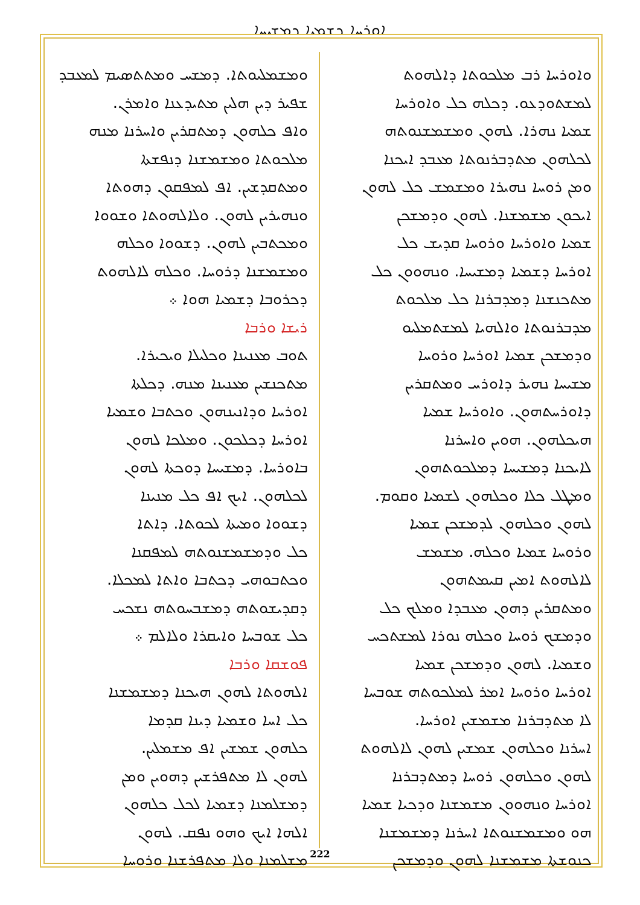ܐܘܪܚܐ ܕܫܡܝܐ ܕܡܫܝܚܐ
ܘܡܫܡܠܝܘܬܐ. ܕܡܫܚ ܘܡܬܬܣܝܡ ܠܡܥܒܕ
ܫܦܝܪ ܕܝܢ ܗܠܝܢ ܡܬܝܕܥܢܐ ܘܐܡܪܢ.
ܘܐܦ ܟܠܗܘܢ ܕܡܬܩܪܝܢ ܘܐܚܪܢܐ ܡܢܗ
ܡܠܟܘܬܐ ܘܡܫܡܫܢܐ ܕܢܦܫܬܐ
ܘܡܬܩܕܫܝܢ. ܐܦ ܠܡܦܩܘܢ ܕܗܘܬܐ
ܘܢܗܝܪܝܢ ܠܗܘܢ. ܘܠܐܠܗܘܬܐ ܘܫܘܘܐ
ܘܡܟܬܒܝܢ ܠܗܘܢ. ܕܫܘܘܐ ܘܟܠܗ
ܘܡܫܡܫܢܐ ܕܪܘܚܐ. ܘܟܠܗ ܠܐܠܗܘܬ
ܕܟܪܘܒܐ ܕܫܡܝܐ ܗܘܐ ܀
ܪܝܫܐ ܘܪܒܐ
ܬܘܒ ܡܥܢܝܢܐ ܘܟܠܝܠܐ ܘܝܟܝܪܐ.
ܡܬܟܢܫܝܢ ܡܥܢܝܢܐ ܡܢܗ. ܕܟܠܬܐ
ܐܘܪܚܐ ܘܕܐܢܝܢܗܘܢ ܘܟܬܒܐ ܘܫܡܝܐ
ܐܘܪܚܐ ܕܟܠܟܘܢ. ܘܡܠܟܐ ܠܗܘܢ
ܒܐܘܪܚܐ. ܕܡܫܝܚܐ ܕܘܟܬܐ ܠܗܘܢ
ܠܟܠܗܘܢ. ܐܝܟ ܐܦ ܟܠ ܡܢܝܢܐ
ܕܫܘܘܐ ܘܡܝܬܐ ܠܟܘܬܐ. ܕܐܬܐ
ܟܠ ܘܕܡܫܡܫܢܘܬܗ ܠܡܦܩܢܐ
ܘܟܬܒܘܗܝ ܕܟܬܒܐ ܘܐܬܐ ܠܡܟܠܐ.
ܕܩܕܝܫܘܬܗ ܕܡܫܒܚܘܬܗ ܢܫܟܚ
ܟܠ ܫܘܒܚܐ ܘܐܝܩܪܐ ܘܠܐܠܡ ܀
ܦܘܫܩܐ ܘܪܒܐ
ܐܠܗܘܬܐ ܠܗܘܢ ܗܝܟܢܐ ܕܡܫܡܫܢܐ
ܟܠ ܐܚܐ ܘܫܡܝܐ ܕܝܢܐ ܩܕܡܐ
ܟܠܗܘܢ ܫܡܫܝܢ ܐܦ ܡܫܡܠܝܢ.
ܠܗܘܢ ܠܐ ܡܬܦܪܫܝܢ ܕܗܘܝܢ ܘܡܢ
ܕܡܫܠܡܢܐ ܕܫܡܝܐ ܠܟܠ ܟܠܗܘܢ
ܐܠܗܐ ܐܝܟ ܘܗܘ ܢܦܩ. ܠܗܘܢ
ܡܫܠܡܢܐ ܘܠܐ ܡܬܦܪܫܢܐ ܘܪܘܚܐ
ܘܐܘܪܚܐ ܪܒ ܡܠܟܘܬܐ ܕܐܠܗܘܬ
ܠܡܫܬܘܕܥܘ. ܕܟܠܗ ܟܠ ܘܐܘܪܚܐ
ܫܡܝܐ ܢܗܪܐ. ܠܗܘܢ ܘܡܫܡܫܢܘܬܗ
ܠܟܠܗܘܢ ܡܬܕܒܪܢܘܬܐ ܡܥܒܕ ܐܝܟܢܐ
ܘܡܢ ܪܘܚܐ ܢܗܝܪܐ ܘܡܫܡܫ ܟܠ ܠܗܘܢ
ܐܝܟܘܢ ܡܫܡܫܢܐ. ܠܗܘܢ ܘܕܡܫܟܢ
ܫܡܝܐ ܘܐܘܪܚܐ ܘܪܘܚܐ ܩܕܝܫ ܟܠ
ܐܘܪܚܐ ܕܫܡܝܐ ܕܡܫܝܚܐ. ܘܢܗܘܘܢ ܟܠ
ܡܬܟܢܫܢܐ ܕܡܕܒܪܢܐ ܟܠ ܡܠܟܘܬ
ܡܕܒܪܢܘܬܐ ܘܐܠܗܝܐ ܠܡܫܬܡܠܝܘ
ܘܕܡܫܟܢ ܫܡܝܐ ܐܘܪܚܐ ܘܪܘܚܐ
ܡܫܝܚܐ ܢܗܝܪ ܕܐܘܪܚ ܘܡܬܩܪܝܢ
ܕܐܘܪܚܬܗܘܢ. ܘܐܘܪܚܐ ܫܡܝܐ
ܗܝܟܠܗܘܢ. ܗܘܝܢ ܘܐܚܪܢܐ
ܠܐܝܟܢܐ ܕܡܫܝܚܐ ܕܡܠܟܘܬܗܘܢ
ܘܡܛܠ ܟܠܐ ܘܟܠܗܘܢ ܠܫܡܝܐ ܘܩܘܡ.
ܠܗܘܢ ܘܟܠܗܘܢ ܠܕܡܫܟܢ ܫܡܝܐ
ܘܪܘܚܐ ܫܡܝܐ ܘܟܠܗ. ܡܫܡܫ
ܠܐܠܗܘܬ ܐܡܝܢ ܩܝܡܬܗܘܢ
ܘܡܬܩܪܝܢ ܕܗܘܢ ܡܥܒܕܐ ܘܡܠܟ ܟܠ
ܘܕܡܫܟ ܪܘܚܐ ܘܟܠܗ ܢܘܪܐ ܠܡܫܬܟܚ
ܘܫܡܝܐ. ܠܗܘܢ ܘܕܡܫܟܢ ܫܡܝܐ
ܐܘܪܚܐ ܘܪܘܚܐ ܐܡܪ ܠܡܠܟܘܬܗ ܫܘܒܚܐ
ܠܐ ܡܬܕܒܪܢܐ ܡܫܡܫܝܢ ܐܘܪܚܐ.
ܐܚܪܢܐ ܘܟܠܗܘܢ ܫܡܫܝܢ ܠܗܘܢ ܠܐܠܗܘܬ
ܠܗܘܢ ܘܟܠܗܘܢ ܪܘܚܐ ܕܡܬܕܒܪܢܐ
ܐܘܪܚܐ ܘܢܗܘܘܢ ܡܫܡܫܢܐ ܘܕܟܝܐ ܫܡܝܐ
ܗܘ ܘܡܫܡܫܢܘܬܐ ܐܚܪܢܐ ܕܡܫܡܫܢܐ
ܟܢܘܫܬܐ ܡܫܡܫܢܐ ܠܗܘܢ ܘܕܡܫܟܢ
222